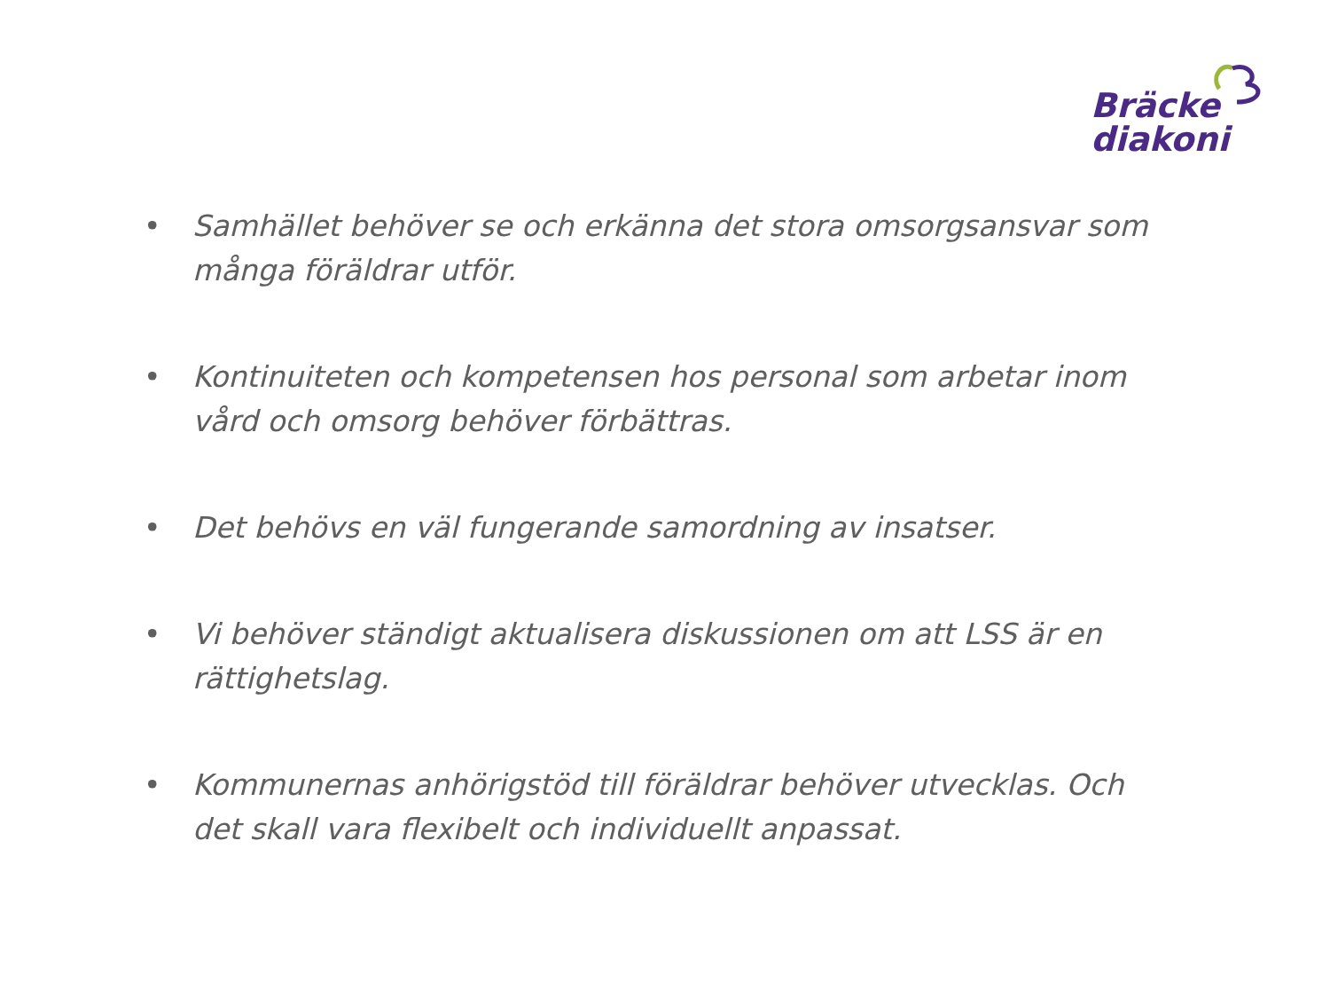Bräcke
diakoni
• Samhället behöver se och erkänna det stora omsorgsansvar som många föräldrar utför.
• Kontinuiteten och kompetensen hos personal som arbetar inom vård och omsorg behöver förbättras.
• Det behövs en väl fungerande samordning av insatser.
• Vi behöver ständigt aktualisera diskussionen om att LSS är en rättighetslag.
• Kommunernas anhörigstöd till föräldrar behöver utvecklas. Och det skall vara flexibelt och individuellt anpassat.